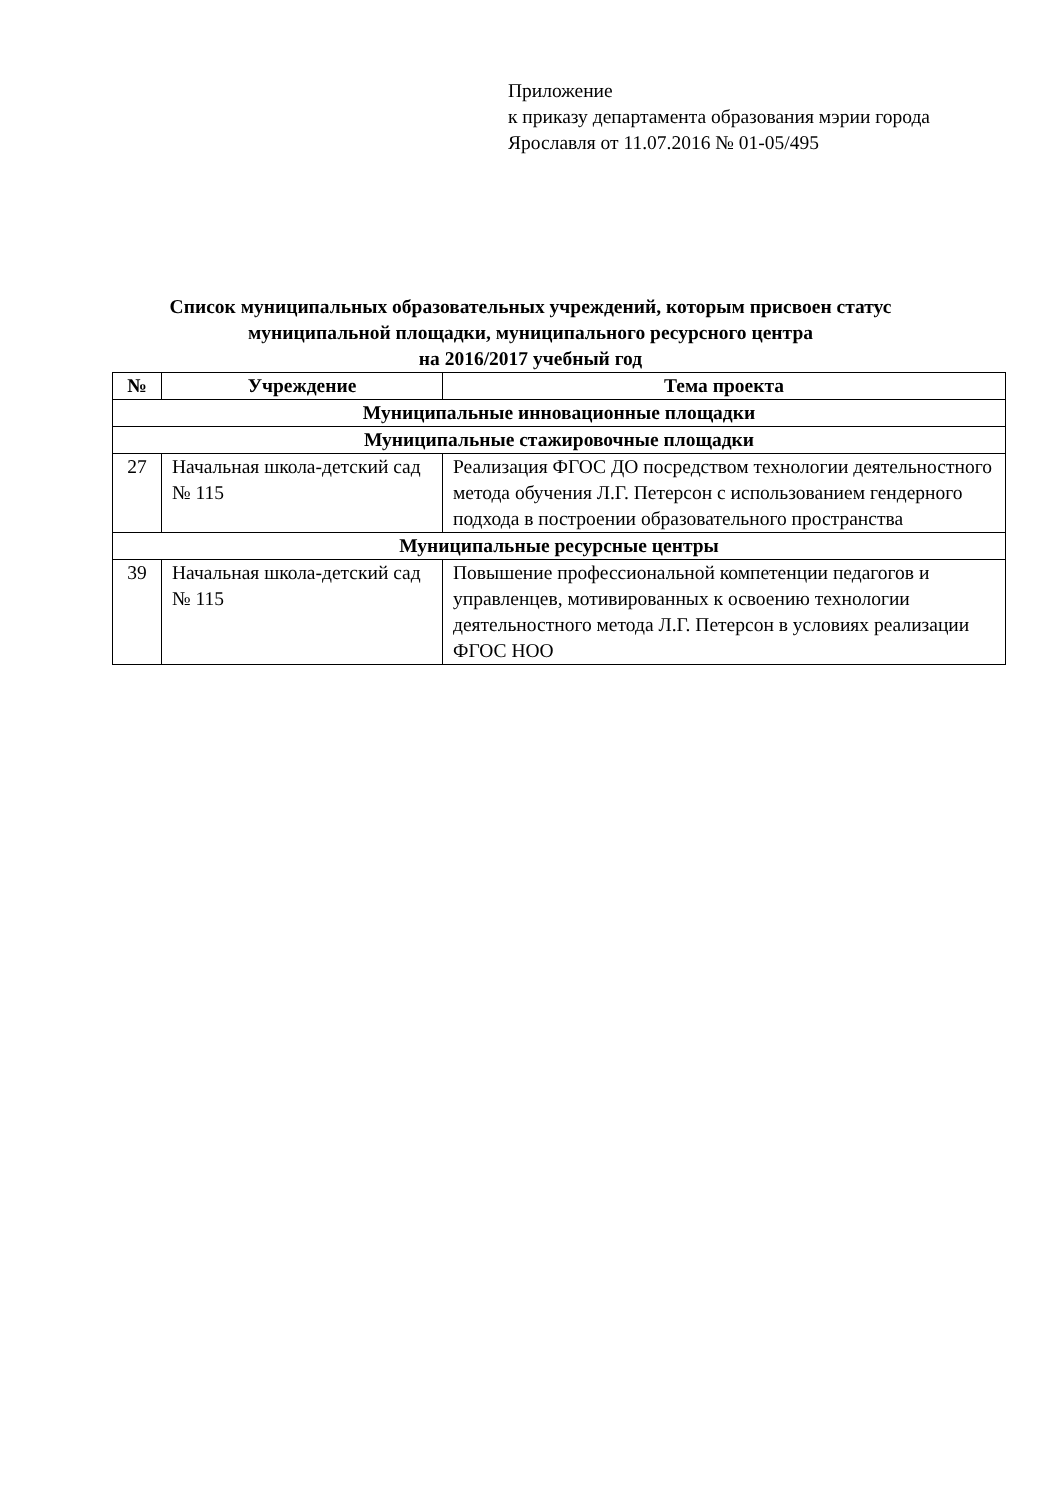Приложение
к приказу департамента образования мэрии города
Ярославля от 11.07.2016 № 01-05/495
Список муниципальных образовательных учреждений, которым присвоен статус
муниципальной площадки, муниципального ресурсного центра
на 2016/2017 учебный год
| № | Учреждение | Тема проекта |
| --- | --- | --- |
| Муниципальные инновационные площадки | | |
| Муниципальные стажировочные площадки | | |
| 27 | Начальная школа-детский сад № 115 | Реализация ФГОС ДО посредством технологии деятельностного метода обучения Л.Г. Петерсон с использованием гендерного подхода в построении образовательного пространства |
| Муниципальные ресурсные центры | | |
| 39 | Начальная школа-детский сад № 115 | Повышение профессиональной компетенции педагогов и управленцев, мотивированных к освоению технологии деятельностного метода Л.Г. Петерсон в условиях реализации ФГОС НОО |